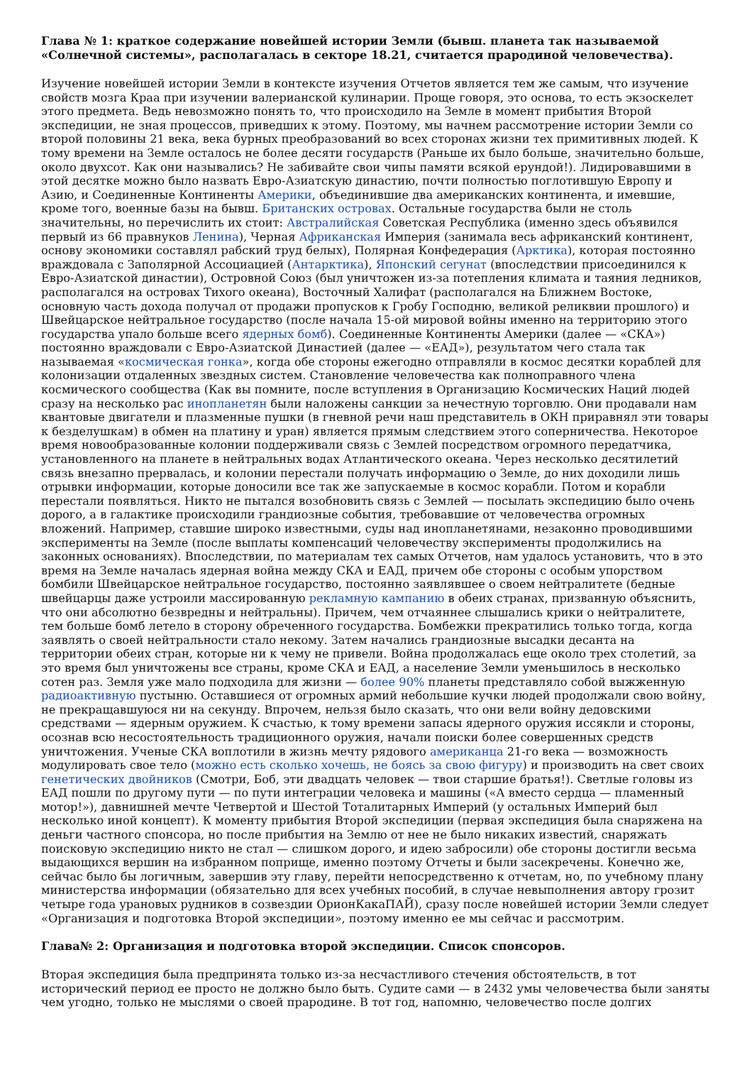Глава № 1: краткое содержание новейшей истории Земли (бывш. планета так называемой «Солнечной системы», располагалась в секторе 18.21, считается прародиной человечества).
Изучение новейшей истории Земли в контексте изучения Отчетов является тем же самым, что изучение свойств мозга Краа при изучении валерианской кулинарии. Проще говоря, это основа, то есть экзоскелет этого предмета. Ведь невозможно понять то, что происходило на Земле в момент прибытия Второй экспедиции, не зная процессов, приведших к этому. Поэтому, мы начнем рассмотрение истории Земли со второй половины 21 века, века бурных преобразований во всех сторонах жизни тех примитивных людей. К тому времени на Земле осталось не более десяти государств (Раньше их было больше, значительно больше, около двухсот. Как они назывались? Не забивайте свои чипы памяти всякой ерундой!). Лидировавшими в этой десятке можно было назвать Евро-Азиатскую династию, почти полностью поглотившую Европу и Азию, и Соединенные Континенты Америки, объединившие два американских континента, и имевшие, кроме того, военные базы на бывш. Британских островах. Остальные государства были не столь значительны, но перечислить их стоит: Австралийская Советская Республика (именно здесь объявился первый из 66 правнуков Ленина), Черная Африканская Империя (занимала весь африканский континент, основу экономики составлял рабский труд белых), Полярная Конфедерация (Арктика), которая постоянно враждовала с Заполярной Ассоциацией (Антарктика), Японский сегунат (впоследствии присоединился к Евро-Азиатской династии), Островной Союз (был уничтожен из-за потепления климата и таяния ледников, располагался на островах Тихого океана), Восточный Халифат (располагался на Ближнем Востоке, основную часть дохода получал от продажи пропусков к Гробу Господню, великой реликвии прошлого) и Швейцарское нейтральное государство (после начала 15-ой мировой войны именно на территорию этого государства упало больше всего ядерных бомб). Соединенные Континенты Америки (далее — «СКА») постоянно враждовали с Евро-Азиатской Династией (далее — «ЕАД»), результатом чего стала так называемая «космическая гонка», когда обе стороны ежегодно отправляли в космос десятки кораблей для колонизации отдаленных звездных систем. Становление человечества как полноправного члена космического сообщества (Как вы помните, после вступления в Организацию Космических Наций людей сразу на несколько рас инопланетян были наложены санкции за нечестную торговлю. Они продавали нам квантовые двигатели и плазменные пушки (в гневной речи наш представитель в ОКН приравнял эти товары к безделушкам) в обмен на платину и уран) является прямым следствием этого соперничества. Некоторое время новообразованные колонии поддерживали связь с Землей посредством огромного передатчика, установленного на планете в нейтральных водах Атлантического океана. Через несколько десятилетий связь внезапно прервалась, и колонии перестали получать информацию о Земле, до них доходили лишь отрывки информации, которые доносили все так же запускаемые в космос корабли. Потом и корабли перестали появляться. Никто не пытался возобновить связь с Землей — посылать экспедицию было очень дорого, а в галактике происходили грандиозные события, требовавшие от человечества огромных вложений. Например, ставшие широко известными, суды над инопланетянами, незаконно проводившими эксперименты на Земле (после выплаты компенсаций человечеству эксперименты продолжились на законных основаниях). Впоследствии, по материалам тех самых Отчетов, нам удалось установить, что в это время на Земле началась ядерная война между СКА и ЕАД, причем обе стороны с особым упорством бомбили Швейцарское нейтральное государство, постоянно заявлявшее о своем нейтралитете (бедные швейцарцы даже устроили массированную рекламную кампанию в обеих странах, призванную объяснить, что они абсолютно безвредны и нейтральны). Причем, чем отчаяннее слышались крики о нейтралитете, тем больше бомб летело в сторону обреченного государства. Бомбежки прекратились только тогда, когда заявлять о своей нейтральности стало некому. Затем начались грандиозные высадки десанта на территории обеих стран, которые ни к чему не привели. Война продолжалась еще около трех столетий, за это время был уничтожены все страны, кроме СКА и ЕАД, а население Земли уменьшилось в несколько сотен раз. Земля уже мало подходила для жизни — более 90% планеты представляло собой выжженную радиоактивную пустыню. Оставшиеся от огромных армий небольшие кучки людей продолжали свою войну, не прекращавшуюся ни на секунду. Впрочем, нельзя было сказать, что они вели войну дедовскими средствами — ядерным оружием. К счастью, к тому времени запасы ядерного оружия иссякли и стороны, осознав всю несостоятельность традиционного оружия, начали поиски более совершенных средств уничтожения. Ученые СКА воплотили в жизнь мечту рядового американца 21-го века — возможность модулировать свое тело (можно есть сколько хочешь, не боясь за свою фигуру) и производить на свет своих генетических двойников (Смотри, Боб, эти двадцать человек — твои старшие братья!). Светлые головы из ЕАД пошли по другому пути — по пути интеграции человека и машины («А вместо сердца — пламенный мотор!»), давнишней мечте Четвертой и Шестой Тоталитарных Империй (у остальных Империй был несколько иной концепт). К моменту прибытия Второй экспедиции (первая экспедиция была снаряжена на деньги частного спонсора, но после прибытия на Землю от нее не было никаких известий, снаряжать поисковую экспедицию никто не стал — слишком дорого, и идею забросили) обе стороны достигли весьма выдающихся вершин на избранном поприще, именно поэтому Отчеты и были засекречены. Конечно же, сейчас было бы логичным, завершив эту главу, перейти непосредственно к отчетам, но, по учебному плану министерства информации (обязательно для всех учебных пособий, в случае невыполнения автору грозит четыре года урановых рудников в созвездии ОрионКакаПАЙ), сразу после новейшей истории Земли следует «Организация и подготовка Второй экспедиции», поэтому именно ее мы сейчас и рассмотрим.
Глава№ 2: Организация и подготовка второй экспедиции. Список спонсоров.
Вторая экспедиция была предпринята только из-за несчастливого стечения обстоятельств, в тот исторический период ее просто не должно было быть. Судите сами — в 2432 умы человечества были заняты чем угодно, только не мыслями о своей прародине. В тот год, напомню, человечество после долгих